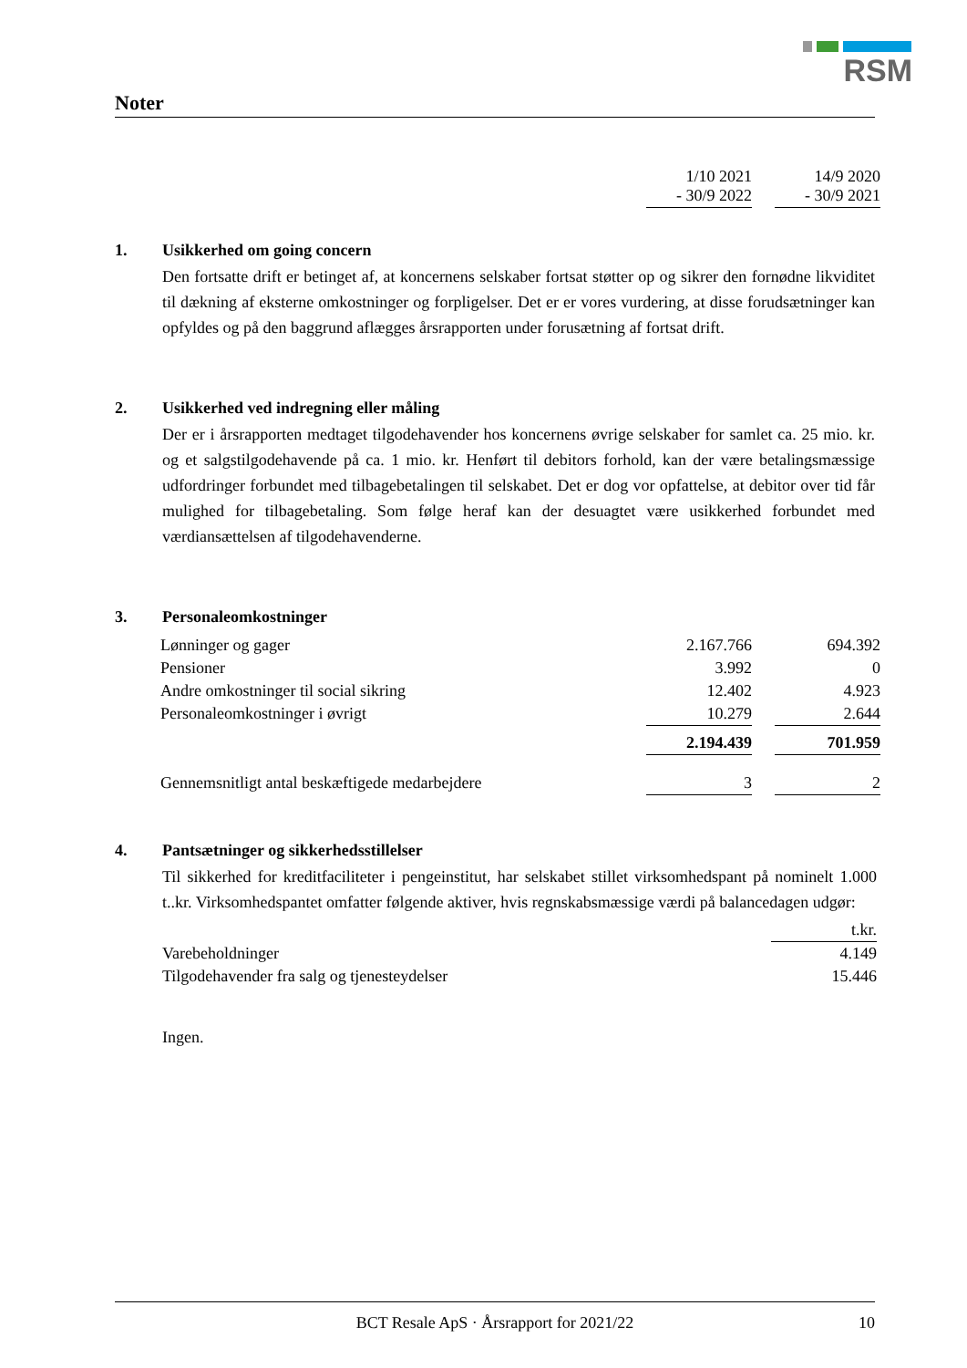RSM
Noter
| | 1/10 2021 - 30/9 2022 | | 14/9 2020 - 30/9 2021 |
1. Usikkerhed om going concern
Den fortsatte drift er betinget af, at koncernens selskaber fortsat støtter op og sikrer den fornødne likviditet til dækning af eksterne omkostninger og forpligelser. Det er er vores vurdering, at disse forudsætninger kan opfyldes og på den baggrund aflægges årsrapporten under forusætning af fortsat drift.
2. Usikkerhed ved indregning eller måling
Der er i årsrapporten medtaget tilgodehavender hos koncernens øvrige selskaber for samlet ca. 25 mio. kr. og et salgstilgodehavende på ca. 1 mio. kr. Henført til debitors forhold, kan der være betalingsmæssige udfordringer forbundet med tilbagebetalingen til selskabet. Det er dog vor opfattelse, at debitor over tid får mulighed for tilbagebetaling. Som følge heraf kan der desuagtet være usikkerhed forbundet med værdiansættelsen af tilgodehavenderne.
3. Personaleomkostninger
| Lønninger og gager | 2.167.766 | | 694.392 |
| Pensioner | 3.992 | | 0 |
| Andre omkostninger til social sikring | 12.402 | | 4.923 |
| Personaleomkostninger i øvrigt | 10.279 | | 2.644 |
| | 2.194.439 | | 701.959 |
| Gennemsnitligt antal beskæftigede medarbejdere | 3 | | 2 |
4. Pantsætninger og sikkerhedsstillelser
Til sikkerhed for kreditfaciliteter i pengeinstitut, har selskabet stillet virksomhedspant på nominelt 1.000 t..kr. Virksomhedspantet omfatter følgende aktiver, hvis regnskabsmæssige værdi på balancedagen udgør:
| | t.kr. |
| Varebeholdninger | 4.149 |
| Tilgodehavender fra salg og tjenesteydelser | 15.446 |
Ingen.
BCT Resale ApS · Årsrapport for 2021/22 10